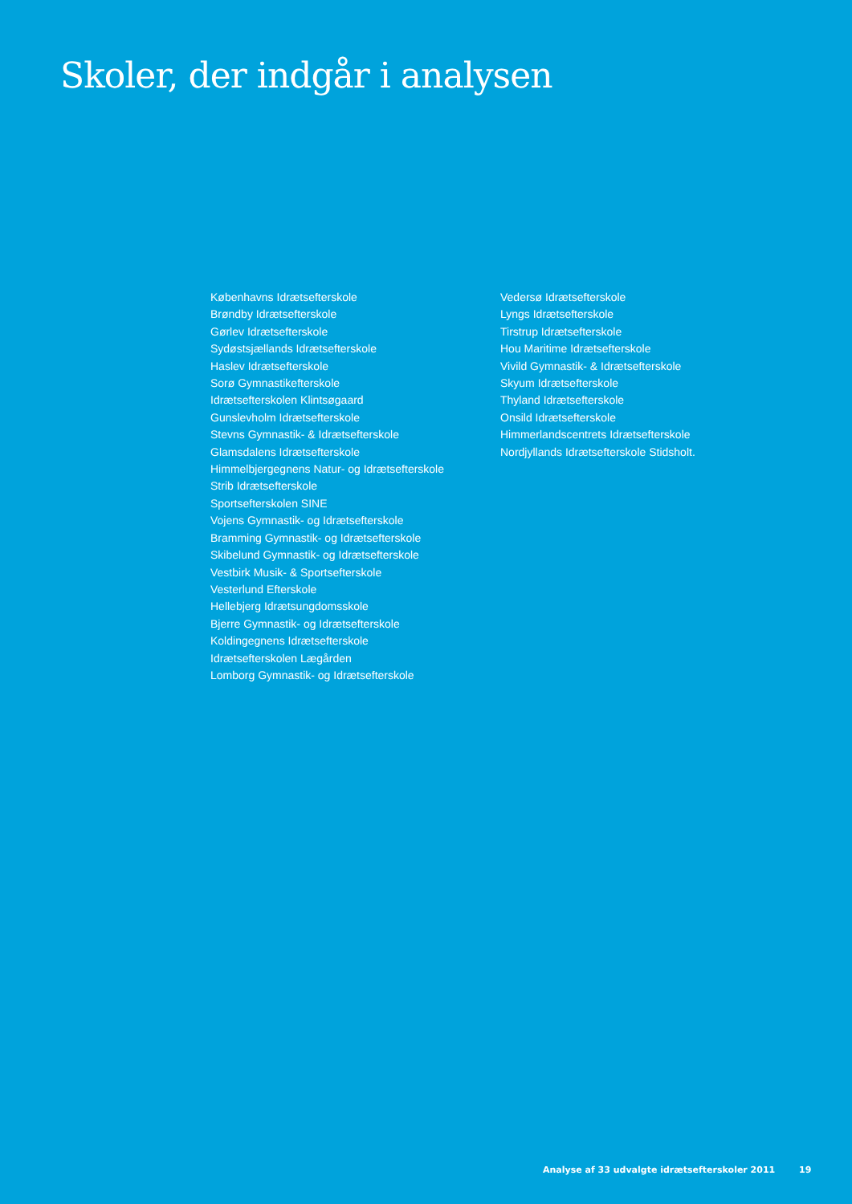Skoler, der indgår i analysen
Københavns Idrætsefterskole
Brøndby Idrætsefterskole
Gørlev Idrætsefterskole
Sydøstsjællands Idrætsefterskole
Haslev Idrætsefterskole
Sorø Gymnastikefterskole
Idrætsefterskolen Klintsøgaard
Gunslevholm Idrætsefterskole
Stevns Gymnastik- & Idrætsefterskole
Glamsdalens Idrætsefterskole
Himmelbjergegnens Natur- og Idrætsefterskole
Strib Idrætsefterskole
Sportsefterskolen SINE
Vojens Gymnastik- og Idrætsefterskole
Bramming Gymnastik- og Idrætsefterskole
Skibelund Gymnastik- og Idrætsefterskole
Vestbirk Musik- & Sportsefterskole
Vesterlund Efterskole
Hellebjerg Idrætsungdomsskole
Bjerre Gymnastik- og Idrætsefterskole
Koldingegnens Idrætsefterskole
Idrætsefterskolen Lægården
Lomborg Gymnastik- og Idrætsefterskole
Vedersø Idrætsefterskole
Lyngs Idrætsefterskole
Tirstrup Idrætsefterskole
Hou Maritime Idrætsefterskole
Vivild Gymnastik- & Idrætsefterskole
Skyum Idrætsefterskole
Thyland Idrætsefterskole
Onsild Idrætsefterskole
Himmerlandscentrets Idrætsefterskole
Nordjyllands Idrætsefterskole Stidsholt.
Analyse af 33 udvalgte idrætsefterskoler 2011 19